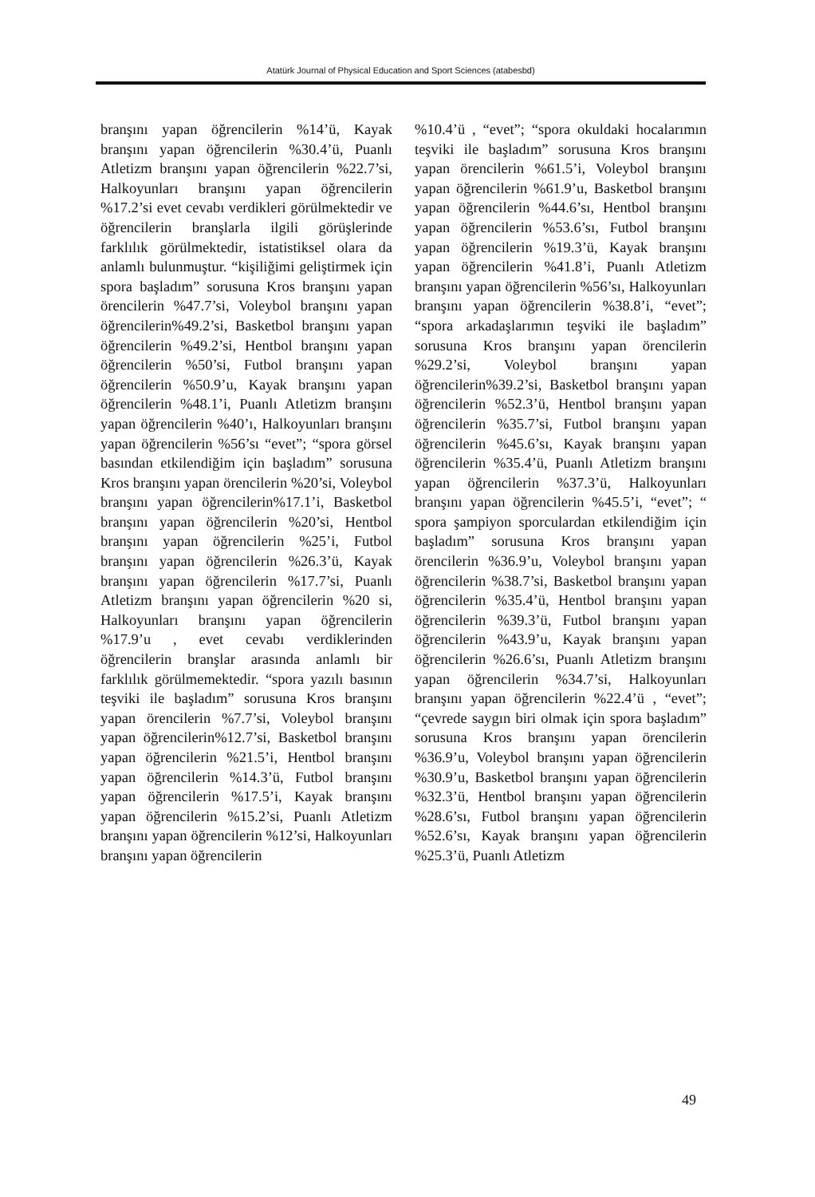Atatürk Journal of Physical Education and Sport Sciences (atabesbd)
branşını yapan öğrencilerin %14’ü, Kayak branşını yapan öğrencilerin %30.4’ü, Puanlı Atletizm branşını yapan öğrencilerin %22.7’si, Halkoyunları branşını yapan öğrencilerin %17.2’si evet cevabı verdikleri görülmektedir ve öğrencilerin branşlarla ilgili görüşlerinde farklılık görülmektedir, istatistiksel olara da anlamlı bulunmuştur. “kişiliğimi geliştirmek için spora başladım” sorusuna Kros branşını yapan örencilerin %47.7’si, Voleybol branşını yapan öğrencilerin%49.2’si, Basketbol branşını yapan öğrencilerin %49.2’si, Hentbol branşını yapan öğrencilerin %50’si, Futbol branşını yapan öğrencilerin %50.9’u, Kayak branşını yapan öğrencilerin %48.1’i, Puanlı Atletizm branşını yapan öğrencilerin %40’ı, Halkoyunları branşını yapan öğrencilerin %56’sı “evet”; “spora görsel basından etkilendiğim için başladım” sorusuna Kros branşını yapan örencilerin %20’si, Voleybol branşını yapan öğrencilerin%17.1’i, Basketbol branşını yapan öğrencilerin %20’si, Hentbol branşını yapan öğrencilerin %25’i, Futbol branşını yapan öğrencilerin %26.3’ü, Kayak branşını yapan öğrencilerin %17.7’si, Puanlı Atletizm branşını yapan öğrencilerin %20 si, Halkoyunları branşını yapan öğrencilerin %17.9’u , evet cevabı verdiklerinden öğrencilerin branşlar arasında anlamlı bir farklılık görülmemektedir. “spora yazılı basının teşviki ile başladım” sorusuna Kros branşını yapan örencilerin %7.7’si, Voleybol branşını yapan öğrencilerin%12.7’si, Basketbol branşını yapan öğrencilerin %21.5’i, Hentbol branşını yapan öğrencilerin %14.3’ü, Futbol branşını yapan öğrencilerin %17.5’i, Kayak branşını yapan öğrencilerin %15.2’si, Puanlı Atletizm branşını yapan öğrencilerin %12’si, Halkoyunları branşını yapan öğrencilerin
%10.4’ü , “evet”; “spora okuldaki hocalarımın teşviki ile başladım” sorusuna Kros branşını yapan örencilerin %61.5’i, Voleybol branşını yapan öğrencilerin %61.9’u, Basketbol branşını yapan öğrencilerin %44.6’sı, Hentbol branşını yapan öğrencilerin %53.6’sı, Futbol branşını yapan öğrencilerin %19.3’ü, Kayak branşını yapan öğrencilerin %41.8’i, Puanlı Atletizm branşını yapan öğrencilerin %56’sı, Halkoyunları branşını yapan öğrencilerin %38.8’i, “evet”; “spora arkadaşlarımın teşviki ile başladım” sorusuna Kros branşını yapan örencilerin %29.2’si, Voleybol branşını yapan öğrencilerin%39.2’si, Basketbol branşını yapan öğrencilerin %52.3’ü, Hentbol branşını yapan öğrencilerin %35.7’si, Futbol branşını yapan öğrencilerin %45.6’sı, Kayak branşını yapan öğrencilerin %35.4’ü, Puanlı Atletizm branşını yapan öğrencilerin %37.3’ü, Halkoyunları branşını yapan öğrencilerin %45.5’i, “evet”; “ spora şampiyon sporculardan etkilendiğim için başladım” sorusuna Kros branşını yapan örencilerin %36.9’u, Voleybol branşını yapan öğrencilerin %38.7’si, Basketbol branşını yapan öğrencilerin %35.4’ü, Hentbol branşını yapan öğrencilerin %39.3’ü, Futbol branşını yapan öğrencilerin %43.9’u, Kayak branşını yapan öğrencilerin %26.6’sı, Puanlı Atletizm branşını yapan öğrencilerin %34.7’si, Halkoyunları branşını yapan öğrencilerin %22.4’ü , “evet”; “çevrede saygın biri olmak için spora başladım” sorusuna Kros branşını yapan örencilerin %36.9’u, Voleybol branşını yapan öğrencilerin %30.9’u, Basketbol branşını yapan öğrencilerin %32.3’ü, Hentbol branşını yapan öğrencilerin %28.6’sı, Futbol branşını yapan öğrencilerin %52.6’sı, Kayak branşını yapan öğrencilerin %25.3’ü, Puanlı Atletizm
49